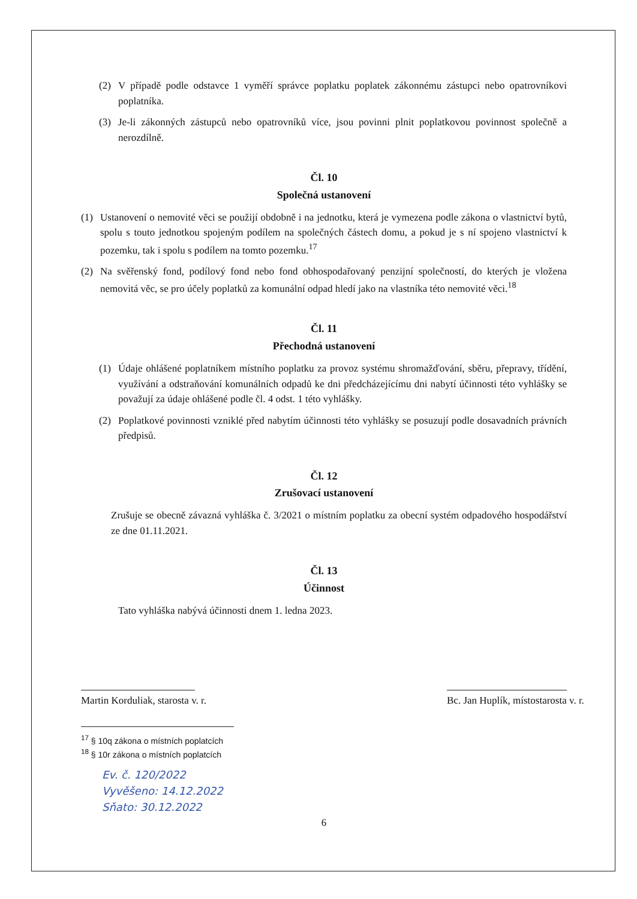(2) V případě podle odstavce 1 vyměří správce poplatku poplatek zákonnému zástupci nebo opatrovníkovi poplatníka.
(3) Je-li zákonných zástupců nebo opatrovníků více, jsou povinni plnit poplatkovou povinnost společně a nerozdílně.
Čl. 10
Společná ustanovení
(1) Ustanovení o nemovité věci se použijí obdobně i na jednotku, která je vymezena podle zákona o vlastnictví bytů, spolu s touto jednotkou spojeným podílem na společných částech domu, a pokud je s ní spojeno vlastnictví k pozemku, tak i spolu s podílem na tomto pozemku.<sup>17</sup>
(2) Na svěřenský fond, podílový fond nebo fond obhospodařovaný penzijní společností, do kterých je vložena nemovitá věc, se pro účely poplatků za komunální odpad hledí jako na vlastníka této nemovité věci.<sup>18</sup>
Čl. 11
Přechodná ustanovení
(1) Údaje ohlášené poplatníkem místního poplatku za provoz systému shromažďování, sběru, přepravy, třídění, využívání a odstraňování komunálních odpadů ke dni předcházejícímu dni nabytí účinnosti této vyhlášky se považují za údaje ohlášené podle čl. 4 odst. 1 této vyhlášky.
(2) Poplatkové povinnosti vzniklé před nabytím účinnosti této vyhlášky se posuzují podle dosavadních právních předpisů.
Čl. 12
Zrušovací ustanovení
Zrušuje se obecně závazná vyhláška č. 3/2021 o místním poplatku za obecní systém odpadového hospodářství ze dne 01.11.2021.
Čl. 13
Účinnost
Tato vyhláška nabývá účinnosti dnem 1. ledna 2023.
Martin Korduliak, starosta v. r. Bc. Jan Huplík, místostarosta v. r.
<sup>17</sup> § 10q zákona o místních poplatcích
<sup>18</sup> § 10r zákona o místních poplatcích
Ev. č. 120/2022
Vyvěšeno: 14.12.2022
Sňato: 30.12.2022
6